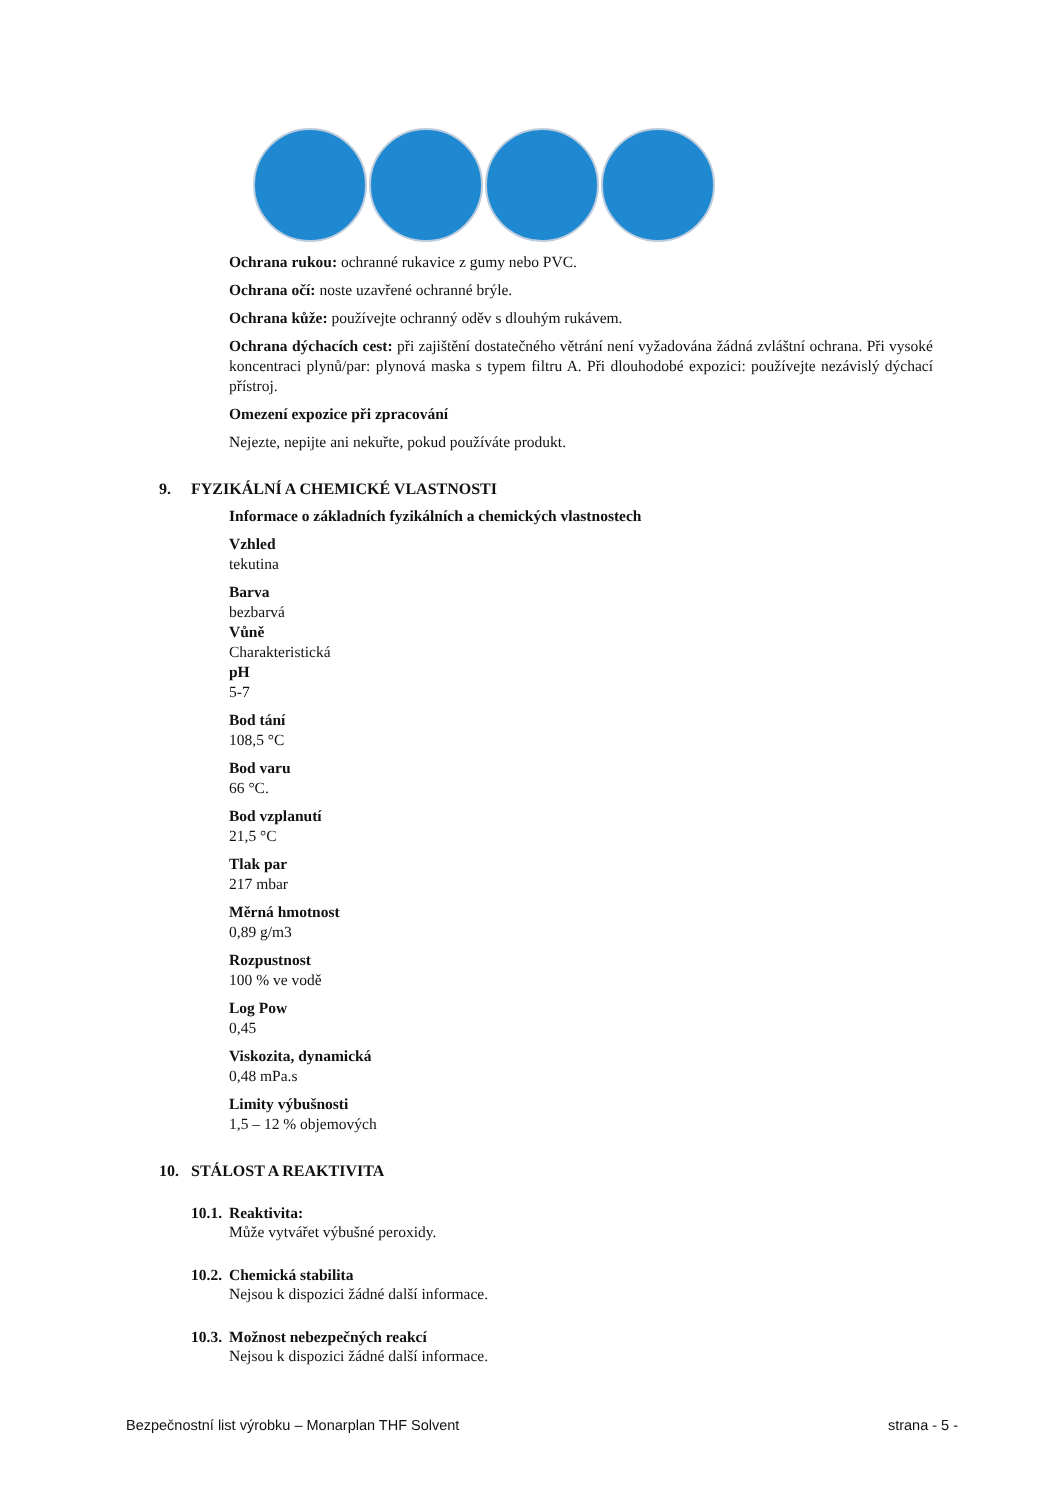Ochrana rukou: ochranné rukavice z gumy nebo PVC.
Ochrana očí: noste uzavřené ochranné brýle.
Ochrana kůže: používejte ochranný oděv s dlouhým rukávem.
Ochrana dýchacích cest: při zajištění dostatečného větrání není vyžadována žádná zvláštní ochrana. Při vysoké koncentraci plynů/par: plynová maska s typem filtru A. Při dlouhodobé expozici: používejte nezávislý dýchací přístroj.
Omezení expozice při zpracování
Nejezte, nepijte ani nekuřte, pokud používáte produkt.
9. FYZIKÁLNÍ A CHEMICKÉ VLASTNOSTI
Informace o základních fyzikálních a chemických vlastnostech
Vzhled
tekutina
Barva
bezbarvá
Vůně
Charakteristická
pH
5-7
Bod tání
108,5 °C
Bod varu
66 °C.
Bod vzplanutí
21,5 °C
Tlak par
217 mbar
Měrná hmotnost
0,89 g/m3
Rozpustnost
100 % ve vodě
Log Pow
0,45
Viskozita, dynamická
0,48 mPa.s
Limity výbušnosti
1,5 – 12 % objemových
10. STÁLOST A REAKTIVITA
10.1. Reaktivita:
Může vytvářet výbušné peroxidy.
10.2. Chemická stabilita
Nejsou k dispozici žádné další informace.
10.3. Možnost nebezpečných reakcí
Nejsou k dispozici žádné další informace.
Bezpečnostní list výrobku – Monarplan THF Solvent strana - 5 -